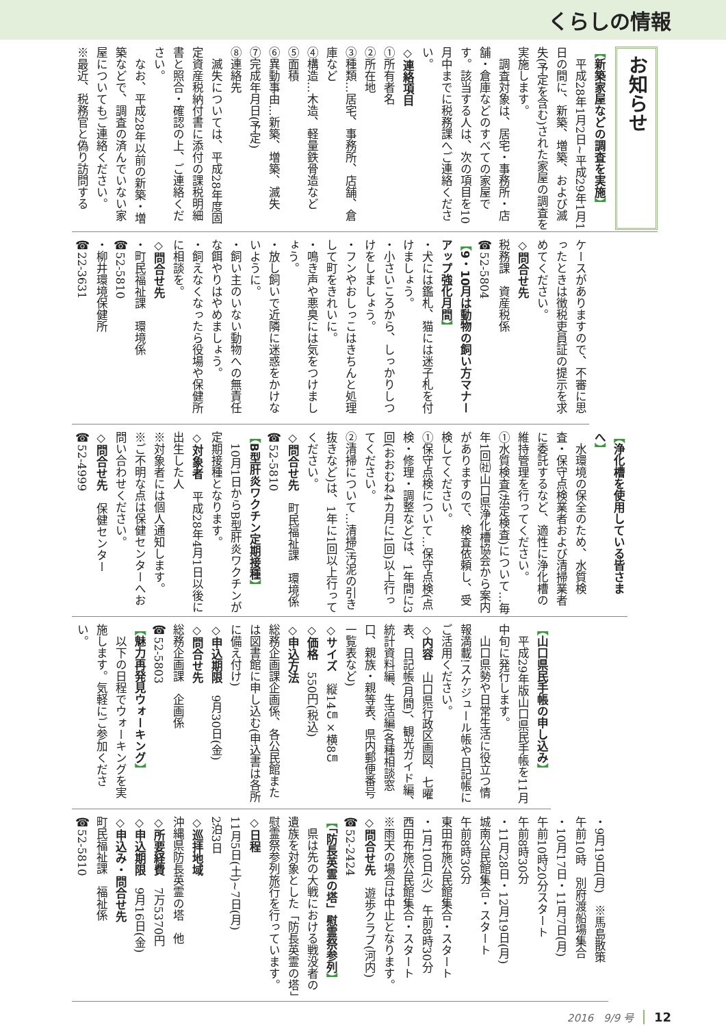くらしの情報
お知らせ
【新築家屋などの調査を実施】
　平成28年1月2日~平成29年1月1日の間に、新築、増築、および滅失(予定を含む)された家屋の調査を実施します。
　調査対象は、居宅・事務所・店舗・倉庫などのすべての家屋です。該当する人は、次の項目を10月中までに税務課へご連絡ください。
◇連絡項目
①所有者名
②所在地
③種類…居宅、事務所、店舗、倉庫など
④構造…木造、軽量鉄骨造など
⑤面積
⑥異動事由…新築、増築、滅失
⑦完成年月日(予定)
⑧連絡先
　滅失については、平成28年度固定資産税納付書に添付の課税明細書と照合・確認の上、ご連絡ください。
　なお、平成28年以前の新築・増築などで、調査の済んでいない家屋についてもご連絡ください。
※最近、税務官と偽り訪問する
ケースがありますので、不審に思ったときは徴税吏員証の提示を求めてください。
◇問合せ先
税務課　資産税係
☎52-5804
【9・10月は動物の飼い方マナーアップ強化月間】
・犬には鑑札、猫には迷子札を付けましょう。
・小さいころから、しっかりしつけをしましょう。
・フンやおしっこはきちんと処理して町をきれいに。
・鳴き声や悪臭には気をつけましょう。
・放し飼いで近隣に迷惑をかけないように。
・飼い主のいない動物への無責任な餌やりはやめましょう。
・飼えなくなったら役場や保健所に相談を。
◇問合せ先
・町民福祉課　環境係
☎52-5810
・柳井環境保健所
☎22-3631
【浄化槽を使用している皆さまへ】
　水環境の保全のため、水質検査・保守点検業者および清掃業者に委託するなど、適性に浄化槽の維持管理を行ってください。
①水質検査(法定検査)について…毎年1回㈳山口県浄化槽協会から案内がありますので、検査依頼し、受検してください。
①保守点検について…保守点検(点検・修理・調整など)は、1年間に3回(おおむね4カ月に1回)以上行ってください。
②清掃について…清掃(汚泥の引き抜きなど)は、1年に1回以上行ってください。
◇問合せ先　町民福祉課　環境係
☎52-5810
【B型肝炎ワクチン定期接種】
　10月1日からB型肝炎ワクチンが定期接種となります。
◇対象者　平成28年4月1日以後に出生した人
※対象者には個人通知します。
※ご不明な点は保健センターへお問い合わせください。
◇問合せ先　保健センター
☎52-4999
【山口県民手帳の申し込み】
　平成29年版山口県民手帳を11月中旬に発行します。
　山口県勢や日常生活に役立つ情報満載!スケジュール帳や日記帳にご活用ください。
◇内容　山口県行政区画図、七曜表、日記帳(月間)、観光ガイド編、統計資料編、生活編(各種相談窓口、親族・親等表、県内郵便番号一覧表など)
◇サイズ　縦14㎝×横8㎝
◇価格　550円(税込)
◇申込方法
総務企画課企画係、各公民館または図書館に申し込む(申込書は各所に備え付け)
◇申込期限　9月30日(金)
◇問合せ先
総務企画課　企画係
☎52-5803
【魅力再発見ウォーキング】
　以下の日程でウォーキングを実施します。気軽にご参加ください。
・9月19日(月)　※馬島散策
午前10時　別府渡船場集合
・10月17日・11月7日(月)
午前10時20分スタート
午前8時30分
・11月28日・12月19日(月)
城南公民館集合・スタート
午前8時30分
東田布施公民館集合・スタート
・1月10日(火)　午前8時30分
西田布施公民館集合・スタート
※雨天の場合は中止となります。
◇問合せ先　遊歩クラブ(河内)
☎52-2424
【「防長英霊の塔」慰霊祭参列】
　県は先の大戦における戦没者の遺族を対象とした「防長英霊の塔」慰霊祭参列旅行を行っています。
◇日程
11月5日(土)~7日(月)
2泊3日
◇巡拝地域
沖縄県防長英霊の塔　他
◇所要経費　7万5370円
◇申込期限　9月16日(金)
◇申込み・問合せ先
町民福祉課　福祉係
☎52-5810
2016　9/9 号 12